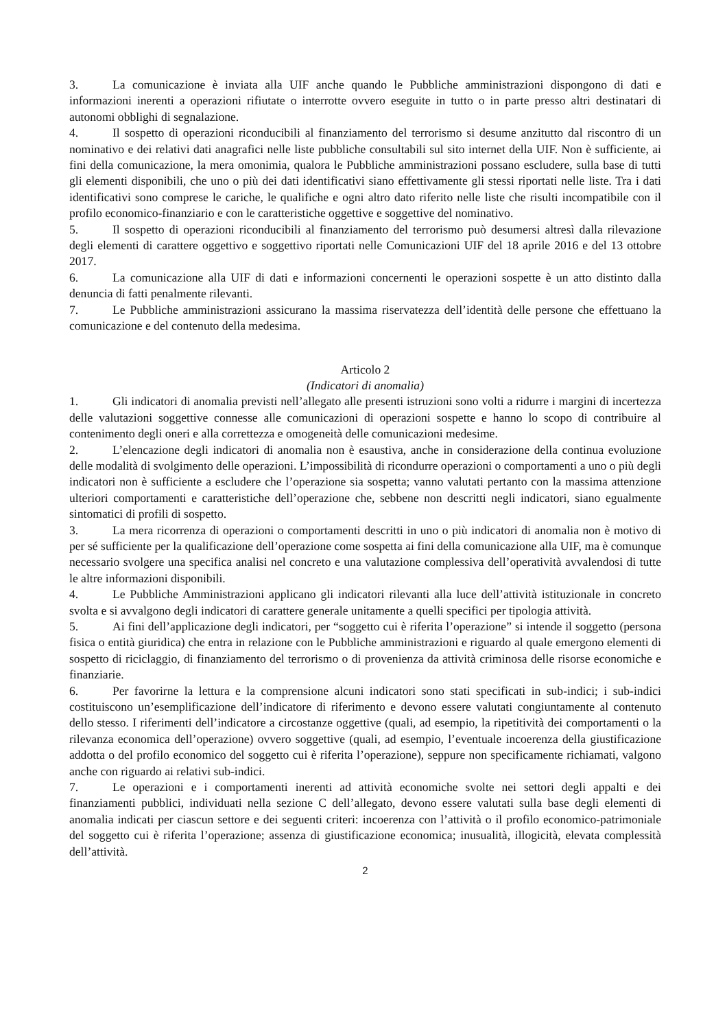3. La comunicazione è inviata alla UIF anche quando le Pubbliche amministrazioni dispongono di dati e informazioni inerenti a operazioni rifiutate o interrotte ovvero eseguite in tutto o in parte presso altri destinatari di autonomi obblighi di segnalazione.
4. Il sospetto di operazioni riconducibili al finanziamento del terrorismo si desume anzitutto dal riscontro di un nominativo e dei relativi dati anagrafici nelle liste pubbliche consultabili sul sito internet della UIF. Non è sufficiente, ai fini della comunicazione, la mera omonimia, qualora le Pubbliche amministrazioni possano escludere, sulla base di tutti gli elementi disponibili, che uno o più dei dati identificativi siano effettivamente gli stessi riportati nelle liste. Tra i dati identificativi sono comprese le cariche, le qualifiche e ogni altro dato riferito nelle liste che risulti incompatibile con il profilo economico-finanziario e con le caratteristiche oggettive e soggettive del nominativo.
5. Il sospetto di operazioni riconducibili al finanziamento del terrorismo può desumersi altresì dalla rilevazione degli elementi di carattere oggettivo e soggettivo riportati nelle Comunicazioni UIF del 18 aprile 2016 e del 13 ottobre 2017.
6. La comunicazione alla UIF di dati e informazioni concernenti le operazioni sospette è un atto distinto dalla denuncia di fatti penalmente rilevanti.
7. Le Pubbliche amministrazioni assicurano la massima riservatezza dell’identità delle persone che effettuano la comunicazione e del contenuto della medesima.
Articolo 2
(Indicatori di anomalia)
1. Gli indicatori di anomalia previsti nell’allegato alle presenti istruzioni sono volti a ridurre i margini di incertezza delle valutazioni soggettive connesse alle comunicazioni di operazioni sospette e hanno lo scopo di contribuire al contenimento degli oneri e alla correttezza e omogeneità delle comunicazioni medesime.
2. L’elencazione degli indicatori di anomalia non è esaustiva, anche in considerazione della continua evoluzione delle modalità di svolgimento delle operazioni. L’impossibilità di ricondurre operazioni o comportamenti a uno o più degli indicatori non è sufficiente a escludere che l’operazione sia sospetta; vanno valutati pertanto con la massima attenzione ulteriori comportamenti e caratteristiche dell’operazione che, sebbene non descritti negli indicatori, siano egualmente sintomatici di profili di sospetto.
3. La mera ricorrenza di operazioni o comportamenti descritti in uno o più indicatori di anomalia non è motivo di per sé sufficiente per la qualificazione dell’operazione come sospetta ai fini della comunicazione alla UIF, ma è comunque necessario svolgere una specifica analisi nel concreto e una valutazione complessiva dell’operatività avvalendosi di tutte le altre informazioni disponibili.
4. Le Pubbliche Amministrazioni applicano gli indicatori rilevanti alla luce dell’attività istituzionale in concreto svolta e si avvalgono degli indicatori di carattere generale unitamente a quelli specifici per tipologia attività.
5. Ai fini dell’applicazione degli indicatori, per “soggetto cui è riferita l’operazione” si intende il soggetto (persona fisica o entità giuridica) che entra in relazione con le Pubbliche amministrazioni e riguardo al quale emergono elementi di sospetto di riciclaggio, di finanziamento del terrorismo o di provenienza da attività criminosa delle risorse economiche e finanziarie.
6. Per favorirne la lettura e la comprensione alcuni indicatori sono stati specificati in sub-indici; i sub-indici costituiscono un’esemplificazione dell’indicatore di riferimento e devono essere valutati congiuntamente al contenuto dello stesso. I riferimenti dell’indicatore a circostanze oggettive (quali, ad esempio, la ripetitività dei comportamenti o la rilevanza economica dell’operazione) ovvero soggettive (quali, ad esempio, l’eventuale incoerenza della giustificazione addotta o del profilo economico del soggetto cui è riferita l’operazione), seppure non specificamente richiamati, valgono anche con riguardo ai relativi sub-indici.
7. Le operazioni e i comportamenti inerenti ad attività economiche svolte nei settori degli appalti e dei finanziamenti pubblici, individuati nella sezione C dell’allegato, devono essere valutati sulla base degli elementi di anomalia indicati per ciascun settore e dei seguenti criteri: incoerenza con l’attività o il profilo economico-patrimoniale del soggetto cui è riferita l’operazione; assenza di giustificazione economica; inusualità, illogicità, elevata complessità dell’attività.
2